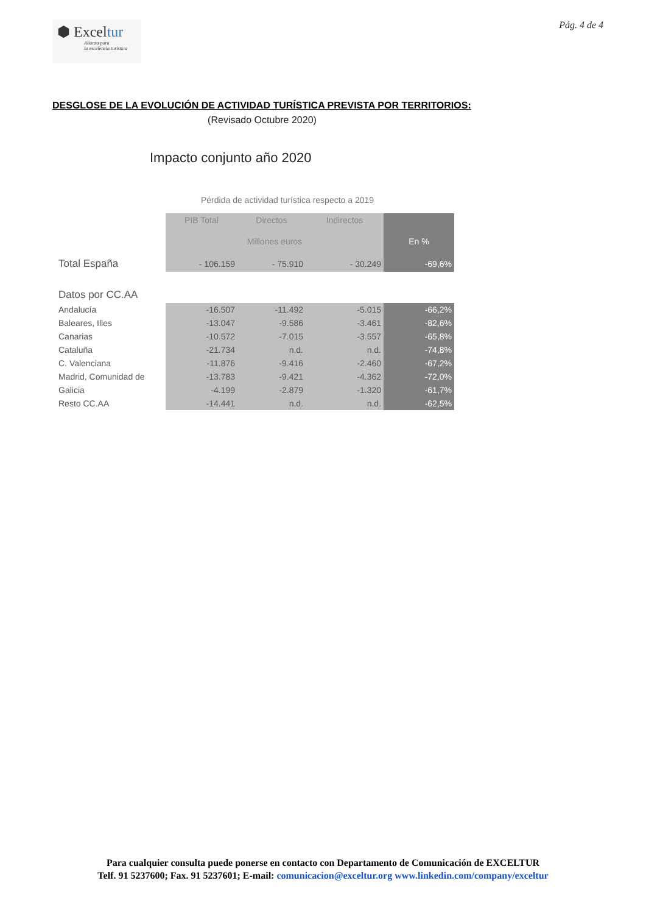⬢ Exceltur
Alianza para
la excelencia turística
Pág. 4 de 4
DESGLOSE DE LA EVOLUCIÓN DE ACTIVIDAD TURÍSTICA PREVISTA POR TERRITORIOS:
(Revisado Octubre 2020)
Impacto conjunto año 2020
Pérdida de actividad turística respecto a 2019
| | PIB Total | Directos | Indirectos | |
| --- | --- | --- | --- | --- |
| | Millones euros | | | En % |
| Total España | - 106.159 | - 75.910 | - 30.249 | -69,6% |
| Datos por CC.AA | | | | |
| Andalucía | -16.507 | -11.492 | -5.015 | -66,2% |
| Baleares, Illes | -13.047 | -9.586 | -3.461 | -82,6% |
| Canarias | -10.572 | -7.015 | -3.557 | -65,8% |
| Cataluña | -21.734 | n.d. | n.d. | -74,8% |
| C. Valenciana | -11.876 | -9.416 | -2.460 | -67,2% |
| Madrid, Comunidad de | -13.783 | -9.421 | -4.362 | -72,0% |
| Galicia | -4.199 | -2.879 | -1.320 | -61,7% |
| Resto CC.AA | -14.441 | n.d. | n.d. | -62,5% |
Para cualquier consulta puede ponerse en contacto con Departamento de Comunicación de EXCELTUR
Telf. 91 5237600; Fax. 91 5237601; E-mail: comunicacion@exceltur.org www.linkedin.com/company/exceltur